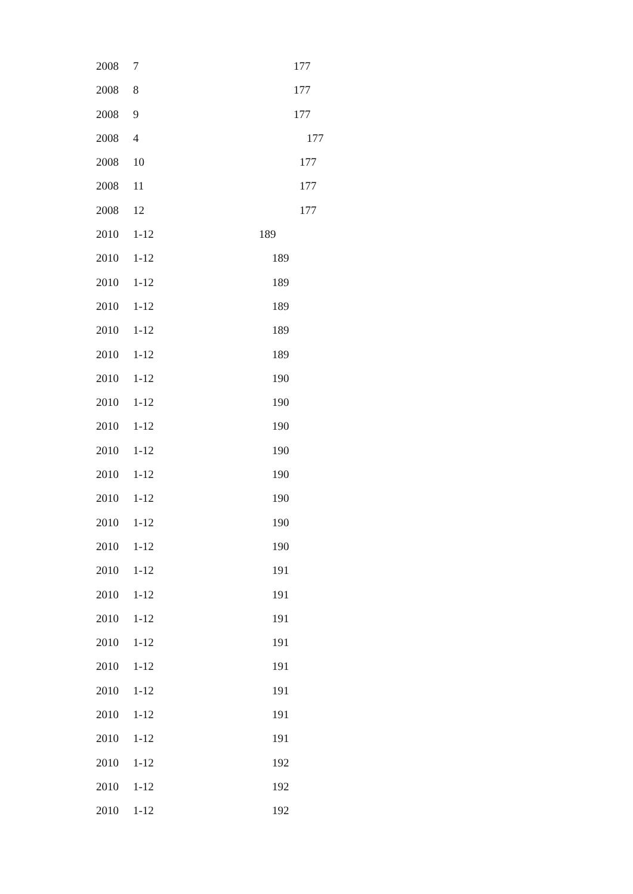2008 7 177
2008 8 177
2008 9 177
2008 4 177
2008 10 177
2008 11 177
2008 12 177
2010 1-12 189
2010 1-12 189
2010 1-12 189
2010 1-12 189
2010 1-12 189
2010 1-12 189
2010 1-12 190
2010 1-12 190
2010 1-12 190
2010 1-12 190
2010 1-12 190
2010 1-12 190
2010 1-12 190
2010 1-12 190
2010 1-12 191
2010 1-12 191
2010 1-12 191
2010 1-12 191
2010 1-12 191
2010 1-12 191
2010 1-12 191
2010 1-12 191
2010 1-12 192
2010 1-12 192
2010 1-12 192